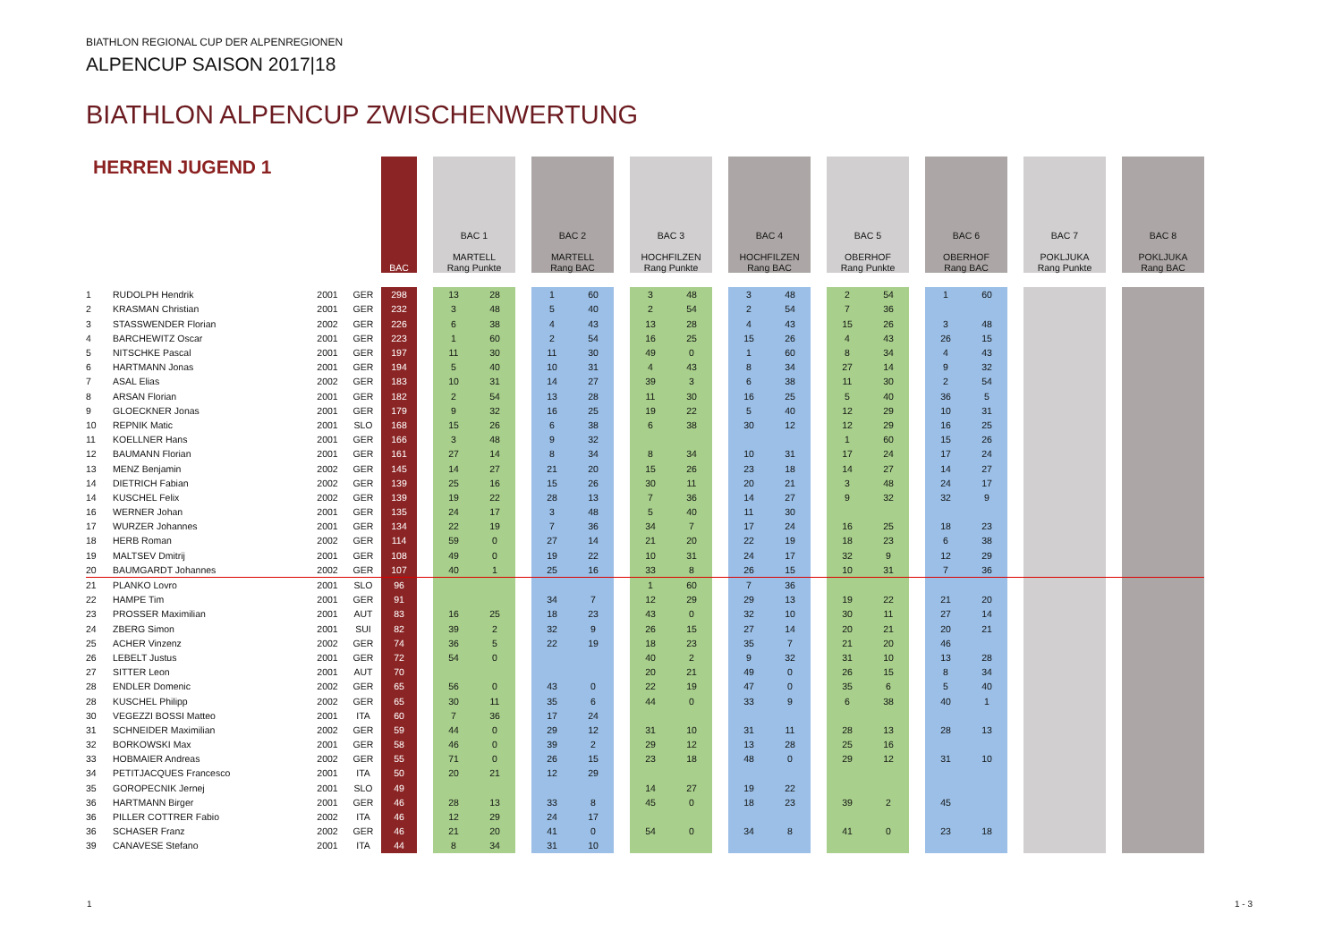BIATHLON REGIONAL CUP DER ALPENREGIONEN
ALPENCUP SAISON 2017|18
BIATHLON ALPENCUP ZWISCHENWERTUNG
| HERREN JUGEND 1 | | | | BAC | | BAC 1 MARTELL Rang Punkte | | | BAC 2 MARTELL Rang BAC | | | BAC 3 HOCHFILZEN Rang Punkte | | | BAC 4 HOCHFILZEN Rang BAC | | | BAC 5 OBERHOF Rang Punkte | | | BAC 6 OBERHOF Rang BAC | | | BAC 7 POKLJUKA Rang Punkte | | | BAC 8 POKLJUKA Rang BAC | |
| --- | --- | --- | --- | --- | --- | --- | --- | --- | --- | --- | --- | --- | --- | --- | --- | --- | --- | --- | --- | --- | --- | --- | --- | --- | --- | --- | --- | --- |
| 1 | RUDOLPH Hendrik | 2001 | GER | 298 | | 13 | 28 | | 1 | 60 | | 3 | 48 | | 3 | 48 | | 2 | 54 | | 1 | 60 | | | | | | |
| 2 | KRASMAN Christian | 2001 | GER | 232 | | 3 | 48 | | 5 | 40 | | 2 | 54 | | 2 | 54 | | 7 | 36 | | | | | | | | | |
| 3 | STASSWENDER Florian | 2002 | GER | 226 | | 6 | 38 | | 4 | 43 | | 13 | 28 | | 4 | 43 | | 15 | 26 | | 3 | 48 | | | | | | |
| 4 | BARCHEWITZ Oscar | 2001 | GER | 223 | | 1 | 60 | | 2 | 54 | | 16 | 25 | | 15 | 26 | | 4 | 43 | | 26 | 15 | | | | | | |
| 5 | NITSCHKE Pascal | 2001 | GER | 197 | | 11 | 30 | | 11 | 30 | | 49 | 0 | | 1 | 60 | | 8 | 34 | | 4 | 43 | | | | | | |
| 6 | HARTMANN Jonas | 2001 | GER | 194 | | 5 | 40 | | 10 | 31 | | 4 | 43 | | 8 | 34 | | 27 | 14 | | 9 | 32 | | | | | | |
| 7 | ASAL Elias | 2002 | GER | 183 | | 10 | 31 | | 14 | 27 | | 39 | 3 | | 6 | 38 | | 11 | 30 | | 2 | 54 | | | | | | |
| 8 | ARSAN Florian | 2001 | GER | 182 | | 2 | 54 | | 13 | 28 | | 11 | 30 | | 16 | 25 | | 5 | 40 | | 36 | 5 | | | | | | |
| 9 | GLOECKNER Jonas | 2001 | GER | 179 | | 9 | 32 | | 16 | 25 | | 19 | 22 | | 5 | 40 | | 12 | 29 | | 10 | 31 | | | | | | |
| 10 | REPNIK Matic | 2001 | SLO | 168 | | 15 | 26 | | 6 | 38 | | 6 | 38 | | 30 | 12 | | 12 | 29 | | 16 | 25 | | | | | | |
| 11 | KOELLNER Hans | 2001 | GER | 166 | | 3 | 48 | | 9 | 32 | | | | | | | | 1 | 60 | | 15 | 26 | | | | | | |
| 12 | BAUMANN Florian | 2001 | GER | 161 | | 27 | 14 | | 8 | 34 | | 8 | 34 | | 10 | 31 | | 17 | 24 | | 17 | 24 | | | | | | |
| 13 | MENZ Benjamin | 2002 | GER | 145 | | 14 | 27 | | 21 | 20 | | 15 | 26 | | 23 | 18 | | 14 | 27 | | 14 | 27 | | | | | | |
| 14 | DIETRICH Fabian | 2002 | GER | 139 | | 25 | 16 | | 15 | 26 | | 30 | 11 | | 20 | 21 | | 3 | 48 | | 24 | 17 | | | | | | |
| 14 | KUSCHEL Felix | 2002 | GER | 139 | | 19 | 22 | | 28 | 13 | | 7 | 36 | | 14 | 27 | | 9 | 32 | | 32 | 9 | | | | | | |
| 16 | WERNER Johan | 2001 | GER | 135 | | 24 | 17 | | 3 | 48 | | 5 | 40 | | 11 | 30 | | | | | | | | | | | | |
| 17 | WURZER Johannes | 2001 | GER | 134 | | 22 | 19 | | 7 | 36 | | 34 | 7 | | 17 | 24 | | 16 | 25 | | 18 | 23 | | | | | | |
| 18 | HERB Roman | 2002 | GER | 114 | | 59 | 0 | | 27 | 14 | | 21 | 20 | | 22 | 19 | | 18 | 23 | | 6 | 38 | | | | | | |
| 19 | MALTSEV Dmitrij | 2001 | GER | 108 | | 49 | 0 | | 19 | 22 | | 10 | 31 | | 24 | 17 | | 32 | 9 | | 12 | 29 | | | | | | |
| 20 | BAUMGARDT Johannes | 2002 | GER | 107 | | 40 | 1 | | 25 | 16 | | 33 | 8 | | 26 | 15 | | 10 | 31 | | 7 | 36 | | | | | | |
| 21 | PLANKO Lovro | 2001 | SLO | 96 | | | | | | | | 1 | 60 | | 7 | 36 | | | | | | | | | | | | |
| 22 | HAMPE Tim | 2001 | GER | 91 | | | | | 34 | 7 | | 12 | 29 | | 29 | 13 | | 19 | 22 | | 21 | 20 | | | | | | |
| 23 | PROSSER Maximilian | 2001 | AUT | 83 | | 16 | 25 | | 18 | 23 | | 43 | 0 | | 32 | 10 | | 30 | 11 | | 27 | 14 | | | | | | |
| 24 | ZBERG Simon | 2001 | SUI | 82 | | 39 | 2 | | 32 | 9 | | 26 | 15 | | 27 | 14 | | 20 | 21 | | 20 | 21 | | | | | | |
| 25 | ACHER Vinzenz | 2002 | GER | 74 | | 36 | 5 | | 22 | 19 | | 18 | 23 | | 35 | 7 | | 21 | 20 | | 46 | | | | | | | |
| 26 | LEBELT Justus | 2001 | GER | 72 | | 54 | 0 | | | | | 40 | 2 | | 9 | 32 | | 31 | 10 | | 13 | 28 | | | | | | |
| 27 | SITTER Leon | 2001 | AUT | 70 | | | | | | | | 20 | 21 | | 49 | 0 | | 26 | 15 | | 8 | 34 | | | | | | |
| 28 | ENDLER Domenic | 2002 | GER | 65 | | 56 | 0 | | 43 | 0 | | 22 | 19 | | 47 | 0 | | 35 | 6 | | 5 | 40 | | | | | | |
| 28 | KUSCHEL Philipp | 2002 | GER | 65 | | 30 | 11 | | 35 | 6 | | 44 | 0 | | 33 | 9 | | 6 | 38 | | 40 | 1 | | | | | | |
| 30 | VEGEZZI BOSSI Matteo | 2001 | ITA | 60 | | 7 | 36 | | 17 | 24 | | | | | | | | | | | | | | | | | | |
| 31 | SCHNEIDER Maximilian | 2002 | GER | 59 | | 44 | 0 | | 29 | 12 | | 31 | 10 | | 31 | 11 | | 28 | 13 | | 28 | 13 | | | | | | |
| 32 | BORKOWSKI Max | 2001 | GER | 58 | | 46 | 0 | | 39 | 2 | | 29 | 12 | | 13 | 28 | | 25 | 16 | | | | | | | | | |
| 33 | HOBMAIER Andreas | 2002 | GER | 55 | | 71 | 0 | | 26 | 15 | | 23 | 18 | | 48 | 0 | | 29 | 12 | | 31 | 10 | | | | | | |
| 34 | PETITJACQUES Francesco | 2001 | ITA | 50 | | 20 | 21 | | 12 | 29 | | | | | | | | | | | | | | | | | | |
| 35 | GOROPECNIK Jernej | 2001 | SLO | 49 | | | | | | | | 14 | 27 | | 19 | 22 | | | | | | | | | | | | |
| 36 | HARTMANN Birger | 2001 | GER | 46 | | 28 | 13 | | 33 | 8 | | 45 | 0 | | 18 | 23 | | 39 | 2 | | 45 | | | | | | | |
| 36 | PILLER COTTRER Fabio | 2002 | ITA | 46 | | 12 | 29 | | 24 | 17 | | | | | | | | | | | | | | | | | | |
| 36 | SCHASER Franz | 2002 | GER | 46 | | 21 | 20 | | 41 | 0 | | 54 | 0 | | 34 | 8 | | 41 | 0 | | 23 | 18 | | | | | | |
| 39 | CANAVESE Stefano | 2001 | ITA | 44 | | 8 | 34 | | 31 | 10 | | | | | | | | | | | | | | | | | | |
1 1 - 3